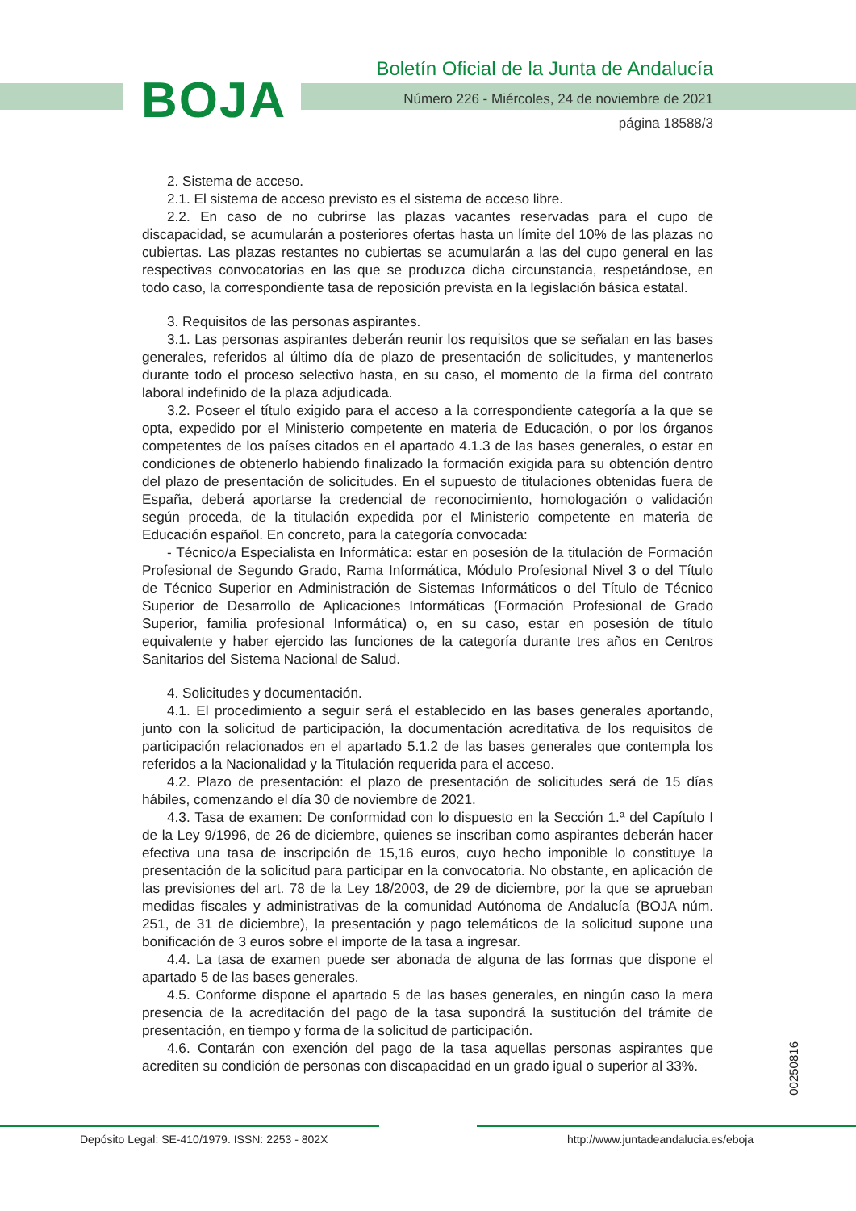BOJA
Boletín Oficial de la Junta de Andalucía
Número 226 - Miércoles, 24 de noviembre de 2021
página 18588/3
2. Sistema de acceso.
2.1. El sistema de acceso previsto es el sistema de acceso libre.
2.2. En caso de no cubrirse las plazas vacantes reservadas para el cupo de discapacidad, se acumularán a posteriores ofertas hasta un límite del 10% de las plazas no cubiertas. Las plazas restantes no cubiertas se acumularán a las del cupo general en las respectivas convocatorias en las que se produzca dicha circunstancia, respetándose, en todo caso, la correspondiente tasa de reposición prevista en la legislación básica estatal.
3. Requisitos de las personas aspirantes.
3.1. Las personas aspirantes deberán reunir los requisitos que se señalan en las bases generales, referidos al último día de plazo de presentación de solicitudes, y mantenerlos durante todo el proceso selectivo hasta, en su caso, el momento de la firma del contrato laboral indefinido de la plaza adjudicada.
3.2. Poseer el título exigido para el acceso a la correspondiente categoría a la que se opta, expedido por el Ministerio competente en materia de Educación, o por los órganos competentes de los países citados en el apartado 4.1.3 de las bases generales, o estar en condiciones de obtenerlo habiendo finalizado la formación exigida para su obtención dentro del plazo de presentación de solicitudes. En el supuesto de titulaciones obtenidas fuera de España, deberá aportarse la credencial de reconocimiento, homologación o validación según proceda, de la titulación expedida por el Ministerio competente en materia de Educación español. En concreto, para la categoría convocada:
- Técnico/a Especialista en Informática: estar en posesión de la titulación de Formación Profesional de Segundo Grado, Rama Informática, Módulo Profesional Nivel 3 o del Título de Técnico Superior en Administración de Sistemas Informáticos o del Título de Técnico Superior de Desarrollo de Aplicaciones Informáticas (Formación Profesional de Grado Superior, familia profesional Informática) o, en su caso, estar en posesión de título equivalente y haber ejercido las funciones de la categoría durante tres años en Centros Sanitarios del Sistema Nacional de Salud.
4. Solicitudes y documentación.
4.1. El procedimiento a seguir será el establecido en las bases generales aportando, junto con la solicitud de participación, la documentación acreditativa de los requisitos de participación relacionados en el apartado 5.1.2 de las bases generales que contempla los referidos a la Nacionalidad y la Titulación requerida para el acceso.
4.2. Plazo de presentación: el plazo de presentación de solicitudes será de 15 días hábiles, comenzando el día 30 de noviembre de 2021.
4.3. Tasa de examen: De conformidad con lo dispuesto en la Sección 1.ª del Capítulo I de la Ley 9/1996, de 26 de diciembre, quienes se inscriban como aspirantes deberán hacer efectiva una tasa de inscripción de 15,16 euros, cuyo hecho imponible lo constituye la presentación de la solicitud para participar en la convocatoria. No obstante, en aplicación de las previsiones del art. 78 de la Ley 18/2003, de 29 de diciembre, por la que se aprueban medidas fiscales y administrativas de la comunidad Autónoma de Andalucía (BOJA núm. 251, de 31 de diciembre), la presentación y pago telemáticos de la solicitud supone una bonificación de 3 euros sobre el importe de la tasa a ingresar.
4.4. La tasa de examen puede ser abonada de alguna de las formas que dispone el apartado 5 de las bases generales.
4.5. Conforme dispone el apartado 5 de las bases generales, en ningún caso la mera presencia de la acreditación del pago de la tasa supondrá la sustitución del trámite de presentación, en tiempo y forma de la solicitud de participación.
4.6. Contarán con exención del pago de la tasa aquellas personas aspirantes que acrediten su condición de personas con discapacidad en un grado igual o superior al 33%.
00250816
Depósito Legal: SE-410/1979. ISSN: 2253 - 802X http://www.juntadeandalucia.es/eboja